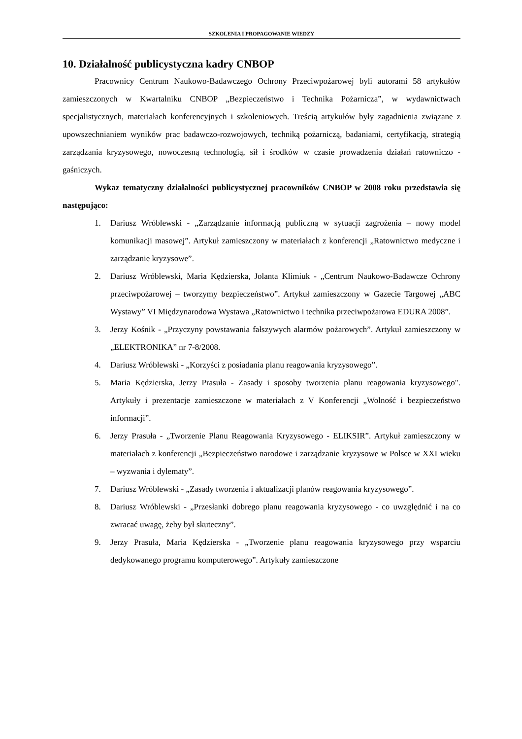SZKOLENIA I PROPAGOWANIE WIEDZY
10. Działalność publicystyczna kadry CNBOP
Pracownicy Centrum Naukowo-Badawczego Ochrony Przeciwpożarowej byli autorami 58 artykułów zamieszczonych w Kwartalniku CNBOP „Bezpieczeństwo i Technika Pożarnicza”, w wydawnictwach specjalistycznych, materiałach konferencyjnych i szkoleniowych. Treścią artykułów były zagadnienia związane z upowszechnianiem wyników prac badawczo-rozwojowych, techniką pożarniczą, badaniami, certyfikacją, strategią zarządzania kryzysowego, nowoczesną technologią, sił i środków w czasie prowadzenia działań ratowniczo - gaśniczych.
Wykaz tematyczny działalności publicystycznej pracowników CNBOP w 2008 roku przedstawia się następująco:
1. Dariusz Wróblewski - „Zarządzanie informacją publiczną w sytuacji zagrożenia – nowy model komunikacji masowej”. Artykuł zamieszczony w materiałach z konferencji „Ratownictwo medyczne i zarządzanie kryzysowe”.
2. Dariusz Wróblewski, Maria Kędzierska, Jolanta Klimiuk - „Centrum Naukowo-Badawcze Ochrony przeciwpożarowej – tworzymy bezpieczeństwo”. Artykuł zamieszczony w Gazecie Targowej „ABC Wystawy” VI Międzynarodowa Wystawa „Ratownictwo i technika przeciwpożarowa EDURA 2008”.
3. Jerzy Kośnik - „Przyczyny powstawania fałszywych alarmów pożarowych”. Artykuł zamieszczony w „ELEKTRONIKA” nr 7-8/2008.
4. Dariusz Wróblewski - „Korzyści z posiadania planu reagowania kryzysowego”.
5. Maria Kędzierska, Jerzy Prasuła - Zasady i sposoby tworzenia planu reagowania kryzysowego". Artykuły i prezentacje zamieszczone w materiałach z V Konferencji „Wolność i bezpieczeństwo informacji”.
6. Jerzy Prasuła - „Tworzenie Planu Reagowania Kryzysowego - ELIKSIR”. Artykuł zamieszczony w materiałach z konferencji „Bezpieczeństwo narodowe i zarządzanie kryzysowe w Polsce w XXI wieku – wyzwania i dylematy”.
7. Dariusz Wróblewski - „Zasady tworzenia i aktualizacji planów reagowania kryzysowego”.
8. Dariusz Wróblewski - „Przesłanki dobrego planu reagowania kryzysowego - co uwzględnić i na co zwracać uwagę, żeby był skuteczny”.
9. Jerzy Prasuła, Maria Kędzierska - „Tworzenie planu reagowania kryzysowego przy wsparciu dedykowanego programu komputerowego”. Artykuły zamieszczone